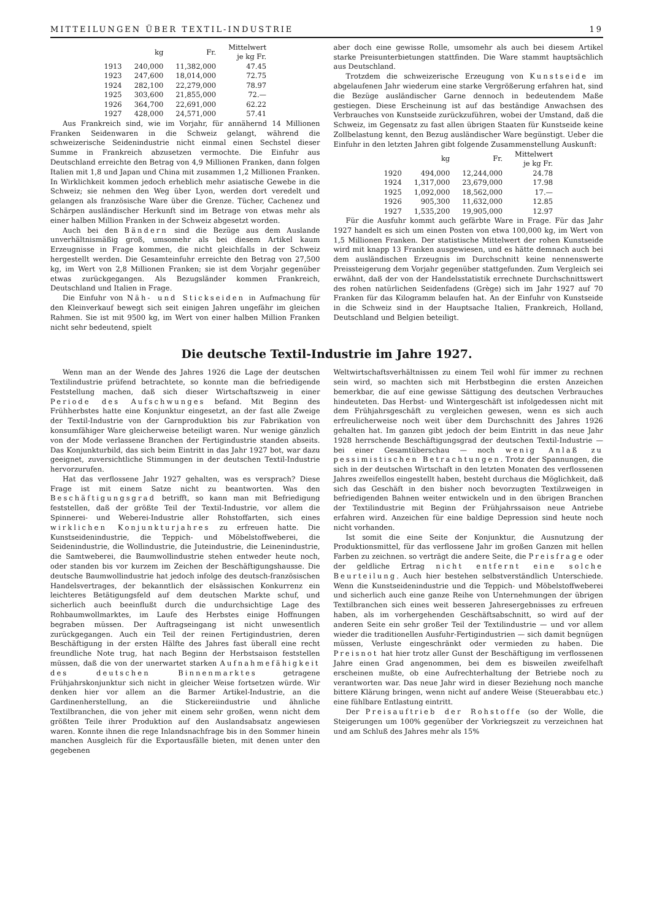MITTEILUNGEN ÜBER TEXTIL-INDUSTRIE 19
| | kg | Fr. | Mittelwert je kg Fr. |
| --- | --- | --- | --- |
| 1913 | 240,000 | 11,382,000 | 47.45 |
| 1923 | 247,600 | 18,014,000 | 72.75 |
| 1924 | 282,100 | 22,279,000 | 78.97 |
| 1925 | 303,600 | 21,855,000 | 72.— |
| 1926 | 364,700 | 22,691,000 | 62.22 |
| 1927 | 428,000 | 24,571,000 | 57.41 |
Aus Frankreich sind, wie im Vorjahr, für annähernd 14 Millionen Franken Seidenwaren in die Schweiz gelangt, während die schweizerische Seidenindustrie nicht einmal einen Sechstel dieser Summe in Frankreich abzusetzen vermochte. Die Einfuhr aus Deutschland erreichte den Betrag von 4,9 Millionen Franken, dann folgen Italien mit 1,8 und Japan und China mit zusammen 1,2 Millionen Franken. In Wirklichkeit kommen jedoch erheblich mehr asiatische Gewebe in die Schweiz; sie nehmen den Weg über Lyon, werden dort veredelt und gelangen als französische Ware über die Grenze. Tücher, Cachenez und Schärpen ausländischer Herkunft sind im Betrage von etwas mehr als einer halben Million Franken in der Schweiz abgesetzt worden.
Auch bei den Bändern sind die Bezüge aus dem Auslande unverhältnismäßig groß, umsomehr als bei diesem Artikel kaum Erzeugnisse in Frage kommen, die nicht gleichfalls in der Schweiz hergestellt werden. Die Gesamteinfuhr erreichte den Betrag von 27,500 kg, im Wert von 2,8 Millionen Franken; sie ist dem Vorjahr gegenüber etwas zurückgegangen. Als Bezugsländer kommen Frankreich, Deutschland und Italien in Frage.
Die Einfuhr von Näh- und Stickseiden in Aufmachung für den Kleinverkauf bewegt sich seit einigen Jahren ungefähr im gleichen Rahmen. Sie ist mit 9500 kg, im Wert von einer halben Million Franken nicht sehr bedeutend, spielt
aber doch eine gewisse Rolle, umsomehr als auch bei diesem Artikel starke Preisunterbietungen stattfinden. Die Ware stammt hauptsächlich aus Deutschland.
Trotzdem die schweizerische Erzeugung von Kunstseide im abgelaufenen Jahr wiederum eine starke Vergrößerung erfahren hat, sind die Bezüge ausländischer Garne dennoch in bedeutendem Maße gestiegen. Diese Erscheinung ist auf das beständige Anwachsen des Verbrauches von Kunstseide zurückzuführen, wobei der Umstand, daß die Schweiz, im Gegensatz zu fast allen übrigen Staaten für Kunstseide keine Zollbelastung kennt, den Bezug ausländischer Ware begünstigt. Ueber die Einfuhr in den letzten Jahren gibt folgende Zusammenstellung Auskunft:
| | kg | Fr. | Mittelwert je kg Fr. |
| --- | --- | --- | --- |
| 1920 | 494,000 | 12,244,000 | 24.78 |
| 1924 | 1,317,000 | 23,679,000 | 17.98 |
| 1925 | 1,092,000 | 18,562,000 | 17.— |
| 1926 | 905,300 | 11,632,000 | 12.85 |
| 1927 | 1,535,200 | 19,905,000 | 12.97 |
Für die Ausfuhr kommt auch gefärbte Ware in Frage. Für das Jahr 1927 handelt es sich um einen Posten von etwa 100,000 kg, im Wert von 1,5 Millionen Franken. Der statistische Mittelwert der rohen Kunstseide wird mit knapp 13 Franken ausgewiesen, und es hätte demnach auch bei dem ausländischen Erzeugnis im Durchschnitt keine nennenswerte Preissteigerung dem Vorjahr gegenüber stattgefunden. Zum Vergleich sei erwähnt, daß der von der Handelsstatistik errechnete Durchschnittswert des rohen natürlichen Seidenfadens (Grège) sich im Jahr 1927 auf 70 Franken für das Kilogramm belaufen hat. An der Einfuhr von Kunstseide in die Schweiz sind in der Hauptsache Italien, Frankreich, Holland, Deutschland und Belgien beteiligt.
Die deutsche Textil-Industrie im Jahre 1927.
Wenn man an der Wende des Jahres 1926 die Lage der deutschen Textilindustrie prüfend betrachtete, so konnte man die befriedigende Feststellung machen, daß sich dieser Wirtschaftszweig in einer Periode des Aufschwunges befand. Mit Beginn des Frühherbstes hatte eine Konjunktur eingesetzt, an der fast alle Zweige der Textil-Industrie von der Garnproduktion bis zur Fabrikation von konsumfähiger Ware gleicherweise beteiligt waren. Nur wenige gänzlich von der Mode verlassene Branchen der Fertigindustrie standen abseits. Das Konjunkturbild, das sich beim Eintritt in das Jahr 1927 bot, war dazu geeignet, zuversichtliche Stimmungen in der deutschen Textil-Industrie hervorzurufen.
Hat das verflossene Jahr 1927 gehalten, was es versprach? Diese Frage ist mit einem Satze nicht zu beantworten. Was den Beschäftigungsgrad betrifft, so kann man mit Befriedigung feststellen, daß der größte Teil der Textil-Industrie, vor allem die Spinnerei- und Weberei-Industrie aller Rohstoffarten, sich eines wirklichen Konjunkturjahres zu erfreuen hatte. Die Kunstseidenindustrie, die Teppich- und Möbelstoffweberei, die Seidenindustrie, die Wollindustrie, die Juteindustrie, die Leinenindustrie, die Samtweberei, die Baumwollindustrie stehen entweder heute noch, oder standen bis vor kurzem im Zeichen der Beschäftigungshausse. Die deutsche Baumwollindustrie hat jedoch infolge des deutsch-französischen Handelsvertrages, der bekanntlich der elsässischen Konkurrenz ein leichteres Betätigungsfeld auf dem deutschen Markte schuf, und sicherlich auch beeinflußt durch die undurchsichtige Lage des Rohbaumwollmarktes, im Laufe des Herbstes einige Hoffnungen begraben müssen. Der Auftragseingang ist nicht unwesentlich zurückgegangen. Auch ein Teil der reinen Fertigindustrien, deren Beschäftigung in der ersten Hälfte des Jahres fast überall eine recht freundliche Note trug, hat nach Beginn der Herbstsaison feststellen müssen, daß die von der unerwartet starken Aufnahmefähigkeit des deutschen Binnenmarktes getragene Frühjahrskonjunktur sich nicht in gleicher Weise fortsetzen würde. Wir denken hier vor allem an die Barmer Artikel-Industrie, an die Gardinenherstellung, an die Stickereiindustrie und ähnliche Textilbranchen, die von jeher mit einem sehr großen, wenn nicht dem größten Teile ihrer Produktion auf den Auslandsabsatz angewiesen waren. Konnte ihnen die rege Inlandsnachfrage bis in den Sommer hinein manchen Ausgleich für die Exportausfälle bieten, mit denen unter den gegebenen
Weltwirtschaftsverhältnissen zu einem Teil wohl für immer zu rechnen sein wird, so machten sich mit Herbstbeginn die ersten Anzeichen bemerkbar, die auf eine gewisse Sättigung des deutschen Verbrauches hindeuteten. Das Herbst- und Wintergeschäft ist infolgedessen nicht mit dem Frühjahrsgeschäft zu vergleichen gewesen, wenn es sich auch erfreulicherweise noch weit über dem Durchschnitt des Jahres 1926 gehalten hat. Im ganzen gibt jedoch der beim Eintritt in das neue Jahr 1928 herrschende Beschäftigungsgrad der deutschen Textil-Industrie — bei einer Gesamtüberschau — noch wenig Anlaß zu pessimistischen Betrachtungen. Trotz der Spannungen, die sich in der deutschen Wirtschaft in den letzten Monaten des verflossenen Jahres zweifellos eingestellt haben, besteht durchaus die Möglichkeit, daß sich das Geschäft in den bisher noch bevorzugten Textilzweigen in befriedigenden Bahnen weiter entwickeln und in den übrigen Branchen der Textilindustrie mit Beginn der Frühjahrssaison neue Antriebe erfahren wird. Anzeichen für eine baldige Depression sind heute noch nicht vorhanden.
Ist somit die eine Seite der Konjunktur, die Ausnutzung der Produktionsmittel, für das verflossene Jahr im großen Ganzen mit hellen Farben zu zeichnen. so verträgt die andere Seite, die Preisfrage oder der geldliche Ertrag nicht entfernt eine solche Beurteilung. Auch hier bestehen selbstverständlich Unterschiede. Wenn die Kunstseidenindustrie und die Teppich- und Möbelstoffweberei und sicherlich auch eine ganze Reihe von Unternehmungen der übrigen Textilbranchen sich eines weit besseren Jahresergebnisses zu erfreuen haben, als im vorhergehenden Geschäftsabschnitt, so wird auf der anderen Seite ein sehr großer Teil der Textilindustrie — und vor allem wieder die traditionellen Ausfuhr-Fertigindustrien — sich damit begnügen müssen, Verluste eingeschränkt oder vermieden zu haben. Die Preisnot hat hier trotz aller Gunst der Beschäftigung im verflossenen Jahre einen Grad angenommen, bei dem es bisweilen zweifelhaft erscheinen mußte, ob eine Aufrechterhaltung der Betriebe noch zu verantworten war. Das neue Jahr wird in dieser Beziehung noch manche bittere Klärung bringen, wenn nicht auf andere Weise (Steuerabbau etc.) eine fühlbare Entlastung eintritt.
Der Preisauftrieb der Rohstoffe (so der Wolle, die Steigerungen um 100% gegenüber der Vorkriegszeit zu verzeichnen hat und am Schluß des Jahres mehr als 15%